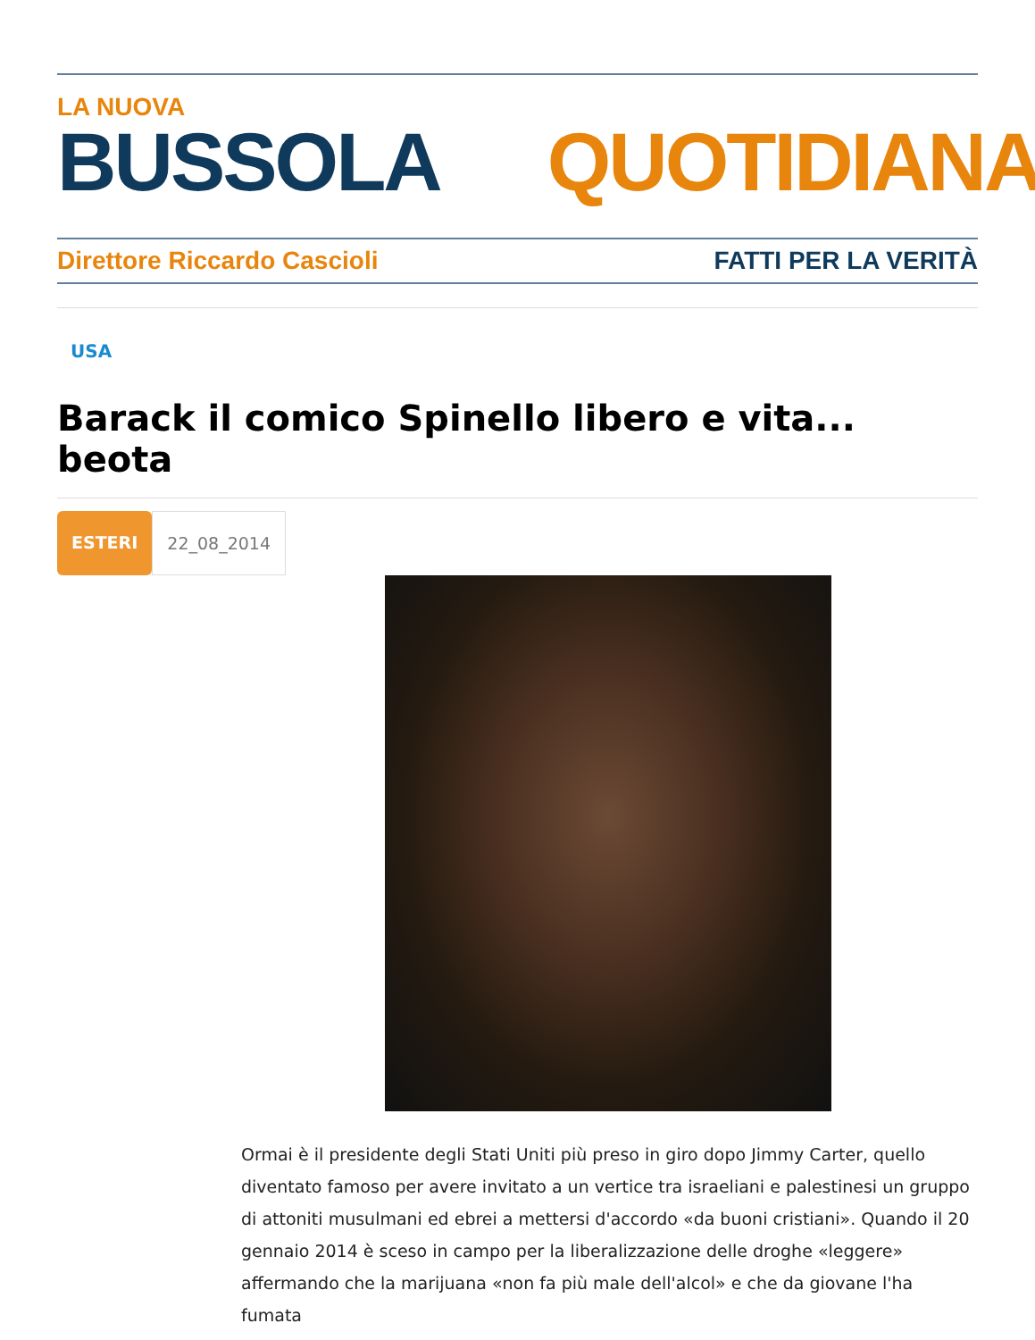LA NUOVA
BUSSOLA QUOTIDIANA
Direttore Riccardo Cascioli FATTI PER LA VERITÀ
USA
Barack il comico Spinello libero e vita... beota
ESTERI 22_08_2014
Ormai è il presidente degli Stati Uniti più preso in giro dopo Jimmy Carter, quello diventato famoso per avere invitato a un vertice tra israeliani e palestinesi un gruppo di attoniti musulmani ed ebrei a mettersi d'accordo «da buoni cristiani». Quando il 20 gennaio 2014 è sceso in campo per la liberalizzazione delle droghe «leggere» affermando che la marijuana «non fa più male dell'alcol» e che da giovane l'ha fumata